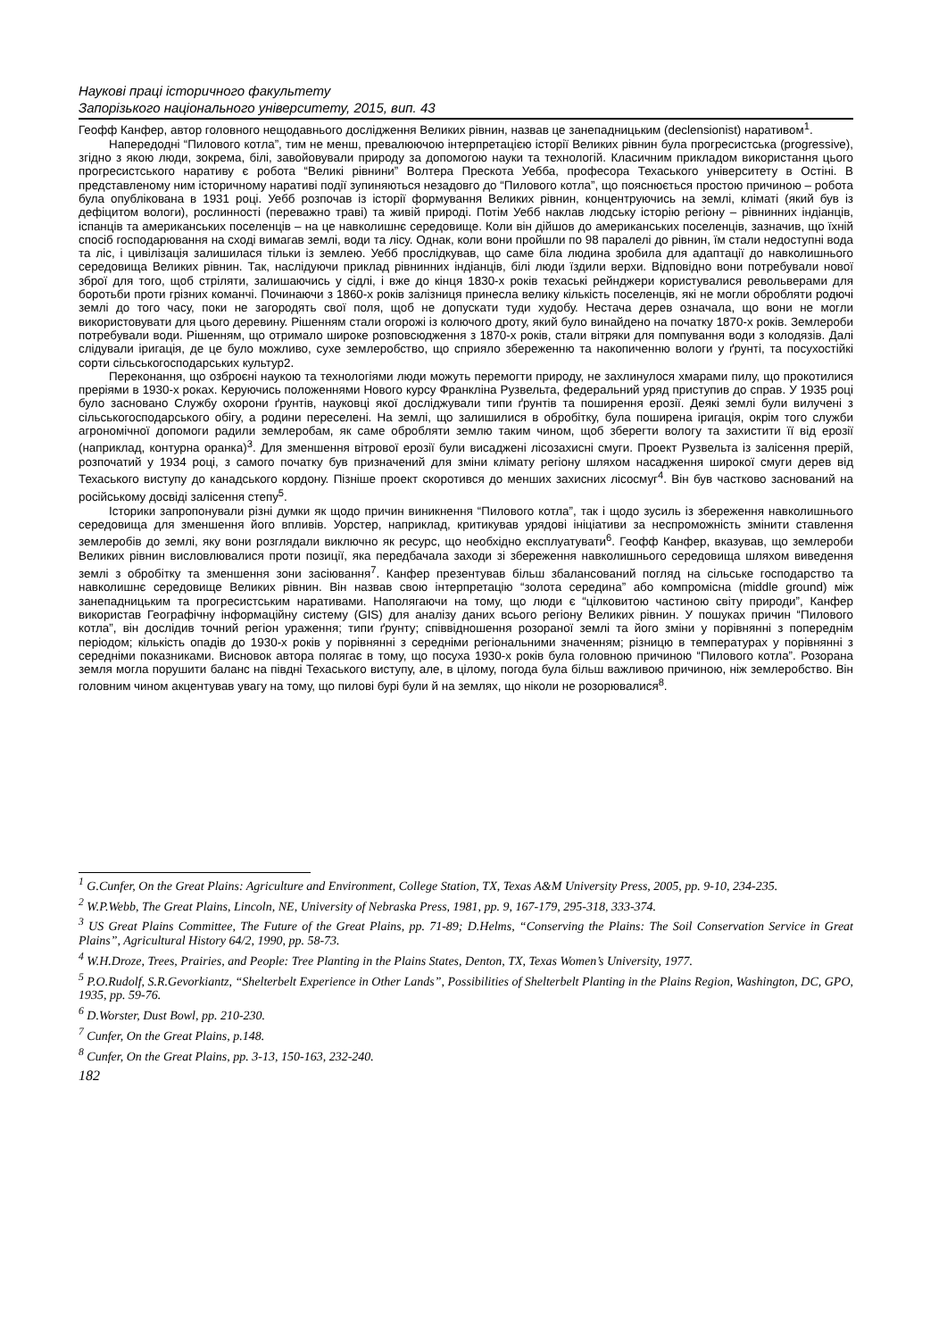Наукові праці історичного факультету
Запорізького національного університету, 2015, вип. 43
Геофф Канфер, автор головного нещодавнього дослідження Великих рівнин, назвав це занепадницьким (declensionist) наративом<sup>1</sup>.
Напередодні “Пилового котла”, тим не менш, превалюючою інтерпретацією історії Великих рівнин була прогресистська (progressive), згідно з якою люди, зокрема, білі, завойовували природу за допомогою науки та технологій. Класичним прикладом використання цього прогресистського наративу є робота “Великі рівнини” Волтера Прескота Уебба, професора Техаського університету в Остіні. В представленому ним історичному наративі події зупиняються незадовго до “Пилового котла”, що пояснюється простою причиною – робота була опублікована в 1931 році. Уебб розпочав із історії формування Великих рівнин, концентруючись на землі, кліматі (який був із дефіцитом вологи), рослинності (переважно траві) та живій природі. Потім Уебб наклав людську історію регіону – рівнинних індіанців, іспанців та американських поселенців – на це навколишнє середовище. Коли він дійшов до американських поселенців, зазначив, що їхній спосіб господарювання на сході вимагав землі, води та лісу. Однак, коли вони пройшли по 98 паралелі до рівнин, їм стали недоступні вода та ліс, і цивілізація залишилася тільки із землею. Уебб прослідкував, що саме біла людина зробила для адаптації до навколишнього середовища Великих рівнин. Так, наслідуючи приклад рівнинних індіанців, білі люди їздили верхи. Відповідно вони потребували нової зброї для того, щоб стріляти, залишаючись у сідлі, і вже до кінця 1830-х років техаські рейнджери користувалися револьверами для боротьби проти грізних команчі. Починаючи з 1860-х років залізниця принесла велику кількість поселенців, які не могли обробляти родючі землі до того часу, поки не загородять свої поля, щоб не допускати туди худобу. Нестача дерев означала, що вони не могли використовувати для цього деревину. Рішенням стали огорожі із колючого дроту, який було винайдено на початку 1870-х років. Землероби потребували води. Рішенням, що отримало широке розповсюдження з 1870-х років, стали вітряки для помпування води з колодязів. Далі слідували іригація, де це було можливо, сухе землеробство, що сприяло збереженню та накопиченню вологи у ґрунті, та посухостійкі сорти сільськогосподарських культур2.
Переконання, що озброєні наукою та технологіями люди можуть перемогти природу, не захлинулося хмарами пилу, що прокотилися преріями в 1930-х роках. Керуючись положеннями Нового курсу Франкліна Рузвельта, федеральний уряд приступив до справ. У 1935 році було засновано Службу охорони ґрунтів, науковці якої досліджували типи ґрунтів та поширення ерозії. Деякі землі були вилучені з сільськогосподарського обігу, а родини переселені. На землі, що залишилися в обробітку, була поширена іригація, окрім того служби агрономічної допомоги радили землеробам, як саме обробляти землю таким чином, щоб зберегти вологу та захистити її від ерозії (наприклад, контурна оранка)<sup>3</sup>. Для зменшення вітрової ерозії були висаджені лісозахисні смуги. Проект Рузвельта із залісення прерій, розпочатий у 1934 році, з самого початку був призначений для зміни клімату регіону шляхом насадження широкої смуги дерев від Техаського виступу до канадського кордону. Пізніше проект скоротився до менших захисних лісосмуг<sup>4</sup>. Він був частково заснований на російському досвіді залісення степу<sup>5</sup>.
Історики запропонували різні думки як щодо причин виникнення “Пилового котла”, так і щодо зусиль із збереження навколишнього середовища для зменшення його впливів. Уорстер, наприклад, критикував урядові ініціативи за неспроможність змінити ставлення землеробів до землі, яку вони розглядали виключно як ресурс, що необхідно експлуатувати<sup>6</sup>. Геофф Канфер, вказував, що землероби Великих рівнин висловлювалися проти позиції, яка передбачала заходи зі збереження навколишнього середовища шляхом виведення землі з обробітку та зменшення зони засіювання<sup>7</sup>. Канфер презентував більш збалансований погляд на сільське господарство та навколишнє середовище Великих рівнин. Він назвав свою інтерпретацію “золота середина” або компромісна (middle ground) між занепадницьким та прогресистським наративами. Наполягаючи на тому, що люди є “цілковитою частиною світу природи”, Канфер використав Географічну інформаційну систему (GIS) для аналізу даних всього регіону Великих рівнин. У пошуках причин “Пилового котла”, він дослідив точний регіон ураження; типи ґрунту; співвідношення розораної землі та його зміни у порівнянні з попереднім періодом; кількість опадів до 1930-х років у порівнянні з середніми регіональними значенням; різницю в температурах у порівнянні з середніми показниками. Висновок автора полягає в тому, що посуха 1930-х років була головною причиною “Пилового котла”. Розорана земля могла порушити баланс на півдні Техаського виступу, але, в цілому, погода була більш важливою причиною, ніж землеробство. Він головним чином акцентував увагу на тому, що пилові бурі були й на землях, що ніколи не розорювалися<sup>8</sup>.
<sup>1</sup> G.Cunfer, On the Great Plains: Agriculture and Environment, College Station, TX, Texas A&M University Press, 2005, pp. 9-10, 234-235.
<sup>2</sup> W.P.Webb, The Great Plains, Lincoln, NE, University of Nebraska Press, 1981, pp. 9, 167-179, 295-318, 333-374.
<sup>3</sup> US Great Plains Committee, The Future of the Great Plains, pp. 71-89; D.Helms, “Conserving the Plains: The Soil Conservation Service in Great Plains”, Agricultural History 64/2, 1990, pp. 58-73.
<sup>4</sup> W.H.Droze, Trees, Prairies, and People: Tree Planting in the Plains States, Denton, TX, Texas Women’s University, 1977.
<sup>5</sup> P.O.Rudolf, S.R.Gevorkiantz, “Shelterbelt Experience in Other Lands”, Possibilities of Shelterbelt Planting in the Plains Region, Washington, DC, GPO, 1935, pp. 59-76.
<sup>6</sup> D.Worster, Dust Bowl, pp. 210-230.
<sup>7</sup> Cunfer, On the Great Plains, p.148.
<sup>8</sup> Cunfer, On the Great Plains, pp. 3-13, 150-163, 232-240.
182